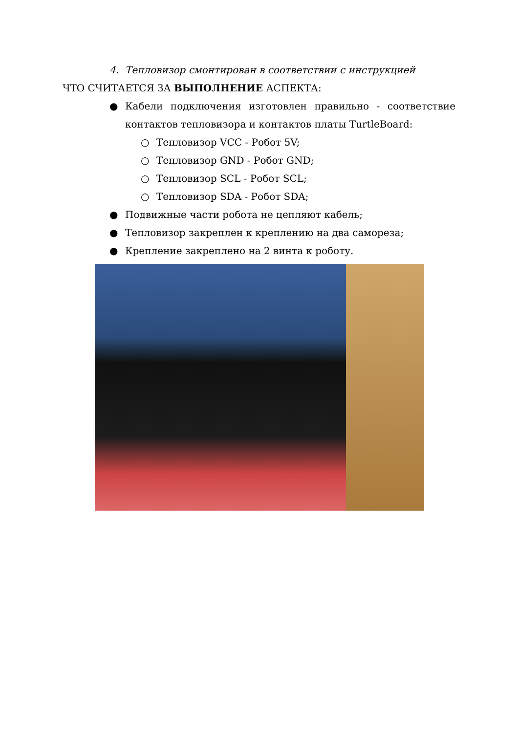4. Тепловизор смонтирован в соответствии с инструкцией
ЧТО СЧИТАЕТСЯ ЗА ВЫПОЛНЕНИЕ АСПЕКТА:
● Кабели подключения изготовлен правильно - соответствие контактов тепловизора и контактов платы TurtleBoard:
○ Тепловизор VCC - Робот 5V;
○ Тепловизор GND - Робот GND;
○ Тепловизор SCL - Робот SCL;
○ Тепловизор SDA - Робот SDA;
● Подвижные части робота не цепляют кабель;
● Тепловизор закреплен к креплению на два самореза;
● Крепление закреплено на 2 винта к роботу.